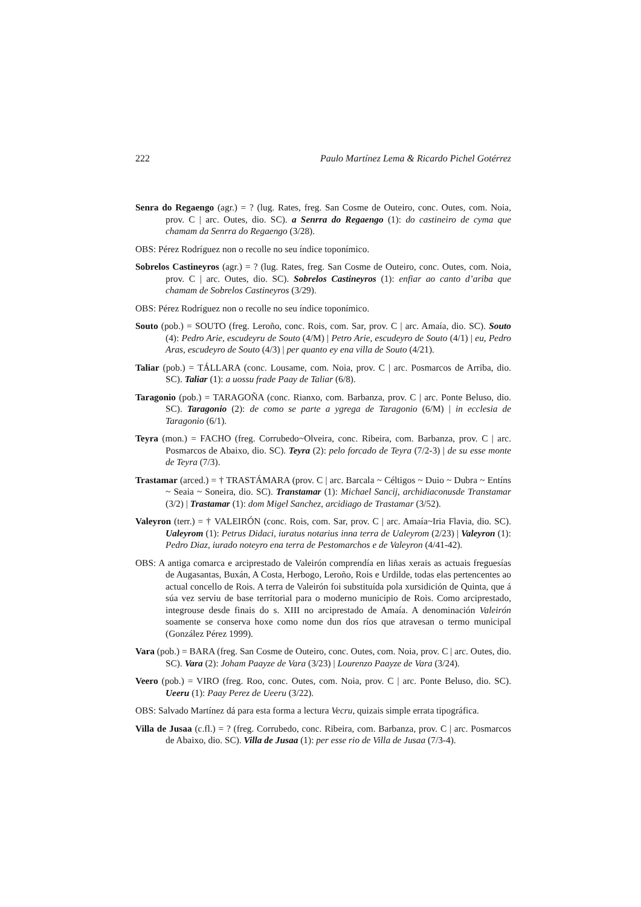222 Paulo Martínez Lema & Ricardo Pichel Gotérrez
Senra do Regaengo (agr.) = ? (lug. Rates, freg. San Cosme de Outeiro, conc. Outes, com. Noia, prov. C | arc. Outes, dio. SC). a Senrra do Regaengo (1): do castineiro de cyma que chamam da Senrra do Regaengo (3/28).
OBS: Pérez Rodríguez non o recolle no seu índice toponímico.
Sobrelos Castineyros (agr.) = ? (lug. Rates, freg. San Cosme de Outeiro, conc. Outes, com. Noia, prov. C | arc. Outes, dio. SC). Sobrelos Castineyros (1): enfiar ao canto d’ariba que chamam de Sobrelos Castineyros (3/29).
OBS: Pérez Rodríguez non o recolle no seu índice toponímico.
Souto (pob.) = SOUTO (freg. Leroño, conc. Rois, com. Sar, prov. C | arc. Amaía, dio. SC). Souto (4): Pedro Arie, escudeyru de Souto (4/M) | Petro Arie, escudeyro de Souto (4/1) | eu, Pedro Aras, escudeyro de Souto (4/3) | per quanto ey ena villa de Souto (4/21).
Taliar (pob.) = TÁLLARA (conc. Lousame, com. Noia, prov. C | arc. Posmarcos de Arriba, dio. SC). Taliar (1): a uossu frade Paay de Taliar (6/8).
Taragonio (pob.) = TARAGOÑA (conc. Rianxo, com. Barbanza, prov. C | arc. Ponte Beluso, dio. SC). Taragonio (2): de como se parte a ygrega de Taragonio (6/M) | in ecclesia de Taragonio (6/1).
Teyra (mon.) = FACHO (freg. Corrubedo~Olveira, conc. Ribeira, com. Barbanza, prov. C | arc. Posmarcos de Abaixo, dio. SC). Teyra (2): pelo forcado de Teyra (7/2-3) | de su esse monte de Teyra (7/3).
Trastamar (arced.) = † TRASTÁMARA (prov. C | arc. Barcala ~ Céltigos ~ Duio ~ Dubra ~ Entíns ~ Seaia ~ Soneira, dio. SC). Transtamar (1): Michael Sancij, archidiaconusde Transtamar (3/2) | Trastamar (1): dom Migel Sanchez, arcidiago de Trastamar (3/52).
Valeyron (terr.) = † VALEIRÓN (conc. Rois, com. Sar, prov. C | arc. Amaía~Iria Flavia, dio. SC). Ualeyrom (1): Petrus Didaci, iuratus notarius inna terra de Ualeyrom (2/23) | Valeyron (1): Pedro Diaz, iurado noteyro ena terra de Pestomarchos e de Valeyron (4/41-42).
OBS: A antiga comarca e arciprestado de Valeirón comprendía en liñas xerais as actuais freguesías de Augasantas, Buxán, A Costa, Herbogo, Leroño, Rois e Urdilde, todas elas pertencentes ao actual concello de Rois. A terra de Valeirón foi substituída pola xursidición de Quinta, que á súa vez serviu de base territorial para o moderno municipio de Rois. Como arciprestado, integrouse desde finais do s. XIII no arciprestado de Amaía. A denominación Valeirón soamente se conserva hoxe como nome dun dos ríos que atravesan o termo municipal (González Pérez 1999).
Vara (pob.) = BARA (freg. San Cosme de Outeiro, conc. Outes, com. Noia, prov. C | arc. Outes, dio. SC). Vara (2): Joham Paayze de Vara (3/23) | Lourenzo Paayze de Vara (3/24).
Veero (pob.) = VIRO (freg. Roo, conc. Outes, com. Noia, prov. C | arc. Ponte Beluso, dio. SC). Ueeru (1): Paay Perez de Ueeru (3/22).
OBS: Salvado Martínez dá para esta forma a lectura Vecru, quizais simple errata tipográfica.
Villa de Jusaa (c.fl.) = ? (freg. Corrubedo, conc. Ribeira, com. Barbanza, prov. C | arc. Posmarcos de Abaixo, dio. SC). Villa de Jusaa (1): per esse rio de Villa de Jusaa (7/3-4).